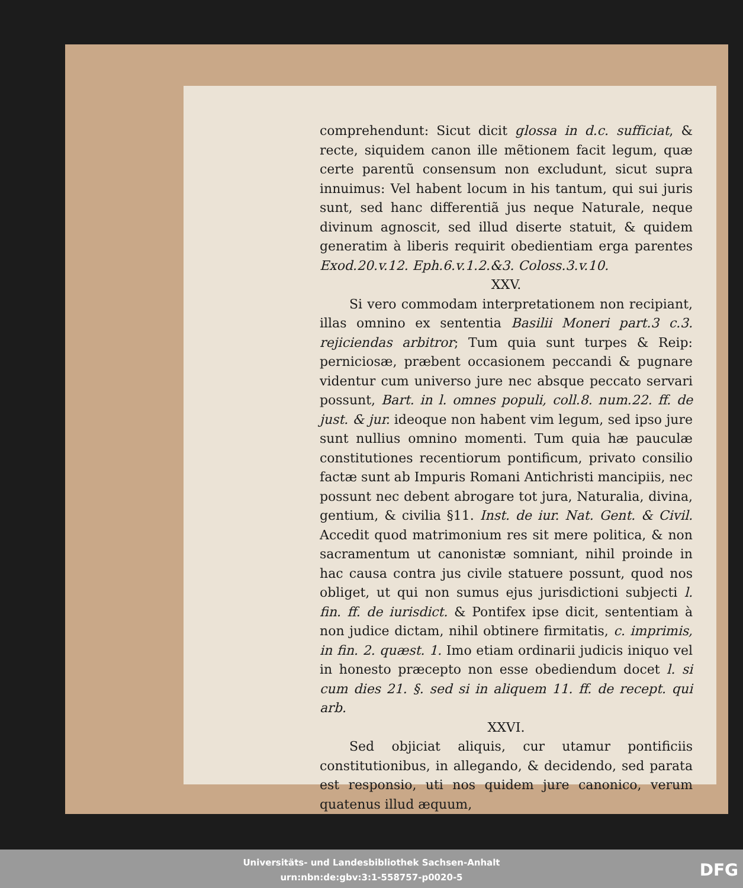comprehendunt: Sicut dicit glossa in d.c. sufficiat, & recte, siquidem canon ille mẽtionem facit legum, quæ certe parentũ consensum non excludunt, sicut supra innuimus: Vel habent locum in his tantum, qui sui juris sunt, sed hanc differentiã jus neque Naturale, neque divinum agnoscit, sed illud diserte statuit, & quidem generatim à liberis requirit obedientiam erga parentes Exod.20.v.12. Eph.6.v.1.2.&3. Coloss.3.v.10.
XXV.
Si vero commodam interpretationem non recipiant, illas omnino ex sententia Basilii Moneri part.3 c.3. rejiciendas arbitror; Tum quia sunt turpes & Reip: perniciosæ, præbent occasionem peccandi & pugnare videntur cum universo jure nec absque peccato servari possunt, Bart. in l. omnes populi, coll.8. num.22. ff. de just. & jur. ideoque non habent vim legum, sed ipso jure sunt nullius omnino momenti. Tum quia hæ pauculæ constitutiones recentiorum pontificum, privato consilio factæ sunt ab Impuris Romani Antichristi mancipiis, nec possunt nec debent abrogare tot jura, Naturalia, divina, gentium, & civilia §11. Inst. de iur. Nat. Gent. & Civil. Accedit quod matrimonium res sit mere politica, & non sacramentum ut canonistæ somniant, nihil proinde in hac causa contra jus civile statuere possunt, quod nos obliget, ut qui non sumus ejus jurisdictioni subjecti l. fin. ff. de iurisdict. & Pontifex ipse dicit, sententiam à non judice dictam, nihil obtinere firmitatis, c. imprimis, in fin. 2. quæst. 1. Imo etiam ordinarii judicis iniquo vel in honesto præcepto non esse obediendum docet l. si cum dies 21. §. sed si in aliquem 11. ff. de recept. qui arb.
XXVI.
Sed objiciat aliquis, cur utamur pontificiis constitutionibus, in allegando, & decidendo, sed parata est responsio, uti nos quidem jure canonico, verum quatenus illud æquum,
Universitäts- und Landesbibliothek Sachsen-Anhalt
urn:nbn:de:gbv:3:1-558757-p0020-5
DFG